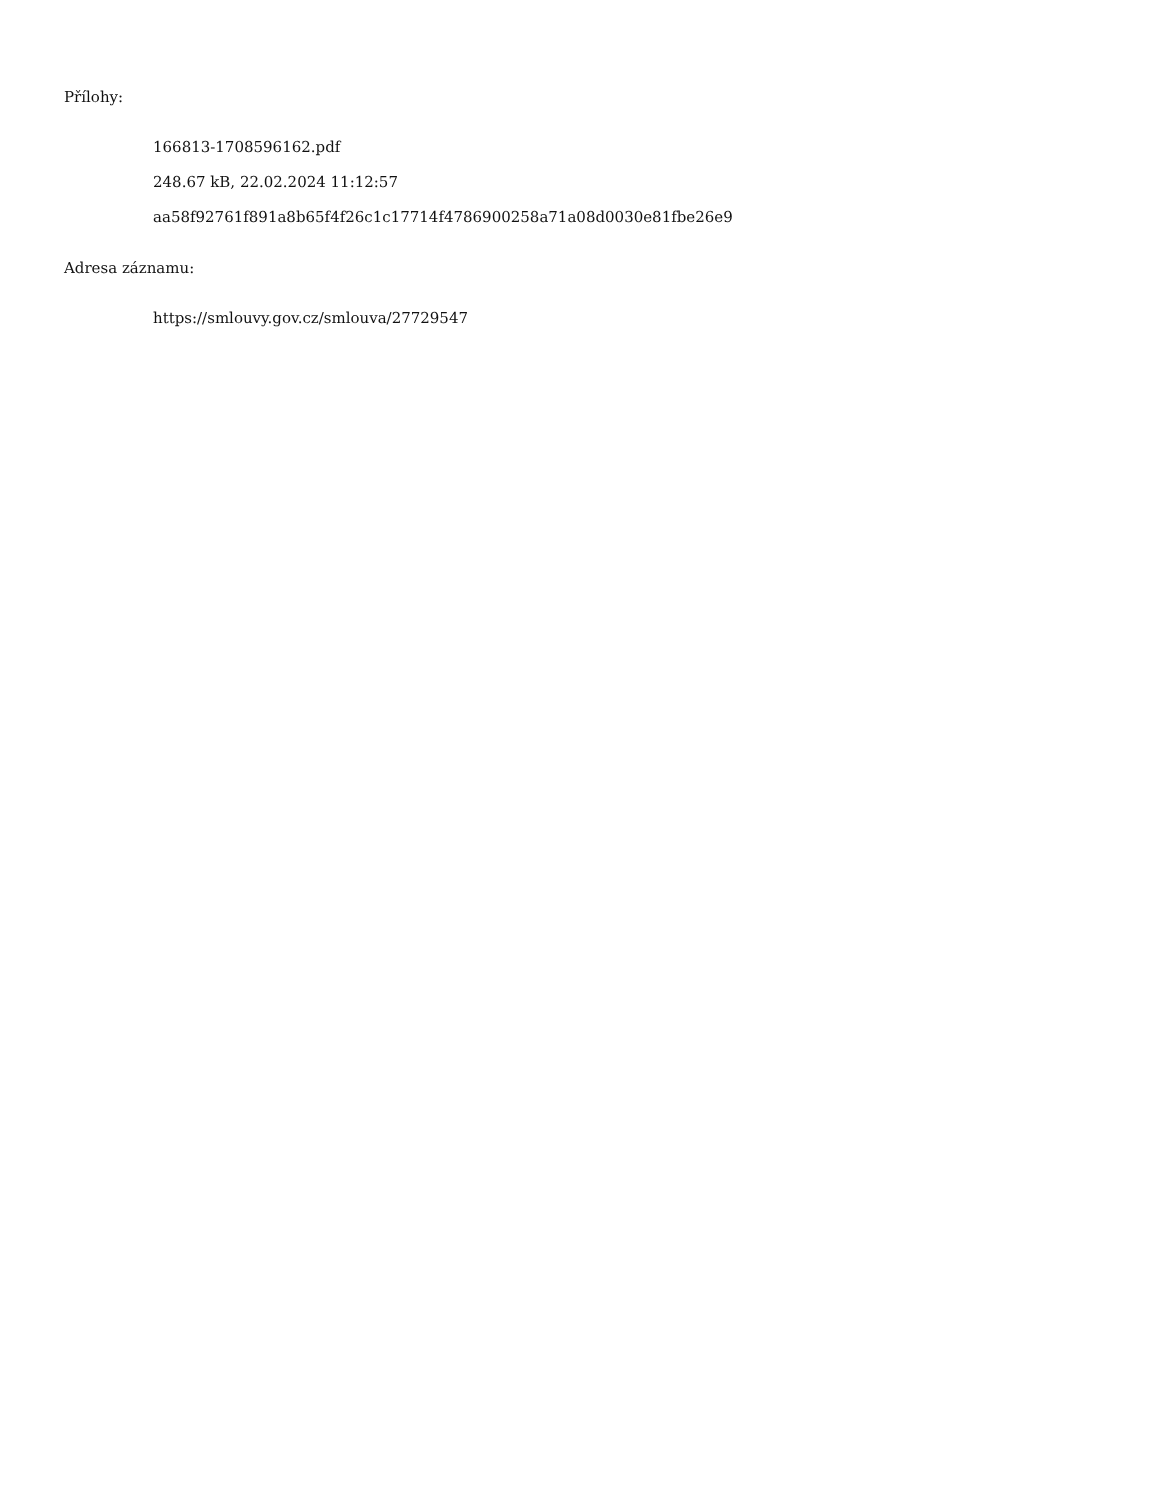Přílohy:
166813-1708596162.pdf
248.67 kB, 22.02.2024 11:12:57
aa58f92761f891a8b65f4f26c1c17714f4786900258a71a08d0030e81fbe26e9
Adresa záznamu:
https://smlouvy.gov.cz/smlouva/27729547